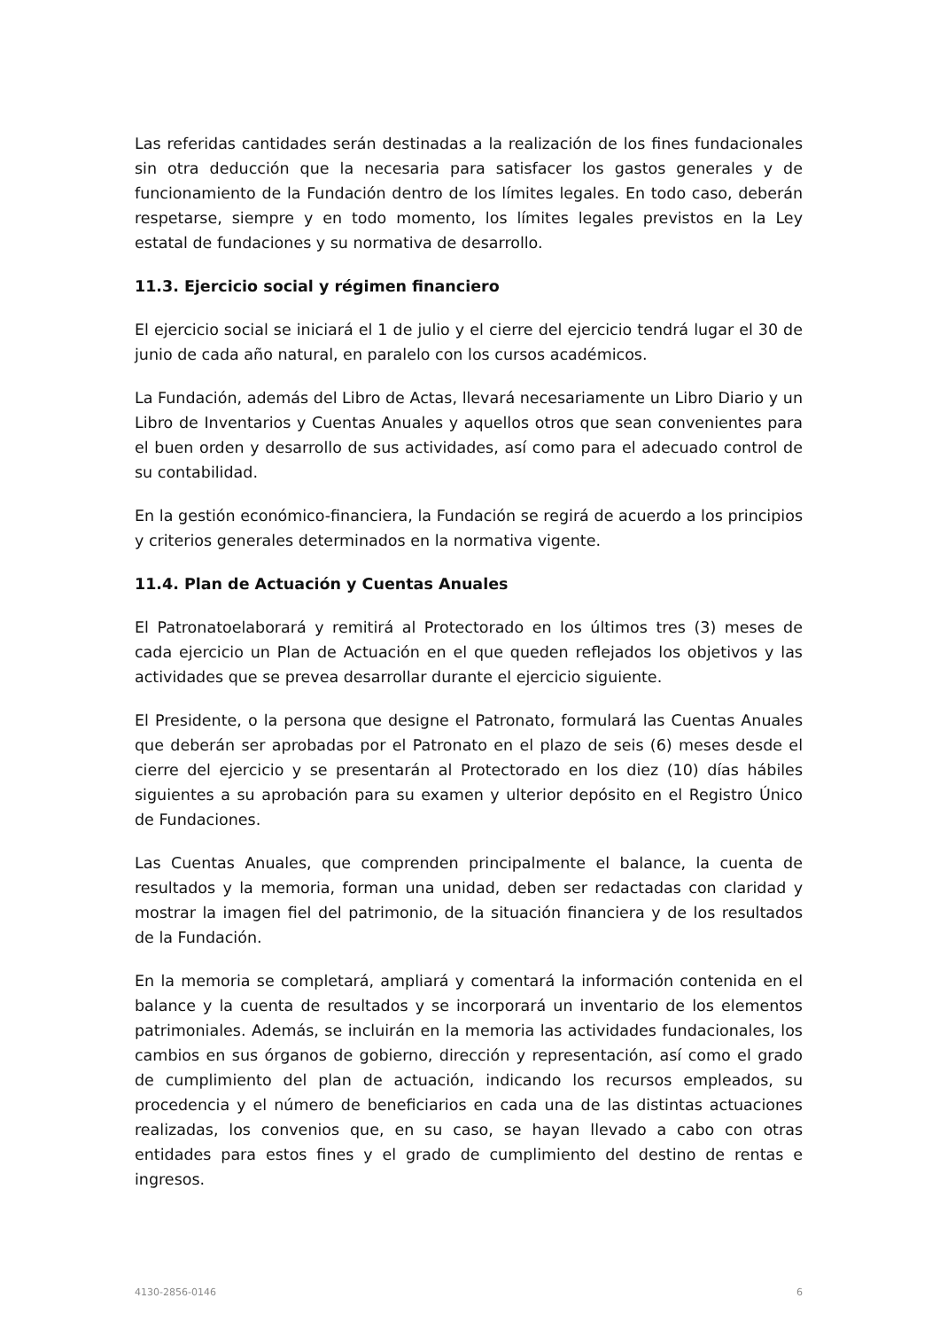Las referidas cantidades serán destinadas a la realización de los fines fundacionales sin otra deducción que la necesaria para satisfacer los gastos generales y de funcionamiento de la Fundación dentro de los límites legales. En todo caso, deberán respetarse, siempre y en todo momento, los límites legales previstos en la Ley estatal de fundaciones y su normativa de desarrollo.
11.3. Ejercicio social y régimen financiero
El ejercicio social se iniciará el 1 de julio y el cierre del ejercicio tendrá lugar el 30 de junio de cada año natural, en paralelo con los cursos académicos.
La Fundación, además del Libro de Actas, llevará necesariamente un Libro Diario y un Libro de Inventarios y Cuentas Anuales y aquellos otros que sean convenientes para el buen orden y desarrollo de sus actividades, así como para el adecuado control de su contabilidad.
En la gestión económico-financiera, la Fundación se regirá de acuerdo a los principios y criterios generales determinados en la normativa vigente.
11.4. Plan de Actuación y Cuentas Anuales
El Patronatoelaborará y remitirá al Protectorado en los últimos tres (3) meses de cada ejercicio un Plan de Actuación en el que queden reflejados los objetivos y las actividades que se prevea desarrollar durante el ejercicio siguiente.
El Presidente, o la persona que designe el Patronato, formulará las Cuentas Anuales que deberán ser aprobadas por el Patronato en el plazo de seis (6) meses desde el cierre del ejercicio y se presentarán al Protectorado en los diez (10) días hábiles siguientes a su aprobación para su examen y ulterior depósito en el Registro Único de Fundaciones.
Las Cuentas Anuales, que comprenden principalmente el balance, la cuenta de resultados y la memoria, forman una unidad, deben ser redactadas con claridad y mostrar la imagen fiel del patrimonio, de la situación financiera y de los resultados de la Fundación.
En la memoria se completará, ampliará y comentará la información contenida en el balance y la cuenta de resultados y se incorporará un inventario de los elementos patrimoniales. Además, se incluirán en la memoria las actividades fundacionales, los cambios en sus órganos de gobierno, dirección y representación, así como el grado de cumplimiento del plan de actuación, indicando los recursos empleados, su procedencia y el número de beneficiarios en cada una de las distintas actuaciones realizadas, los convenios que, en su caso, se hayan llevado a cabo con otras entidades para estos fines y el grado de cumplimiento del destino de rentas e ingresos.
4130-2856-0146 6